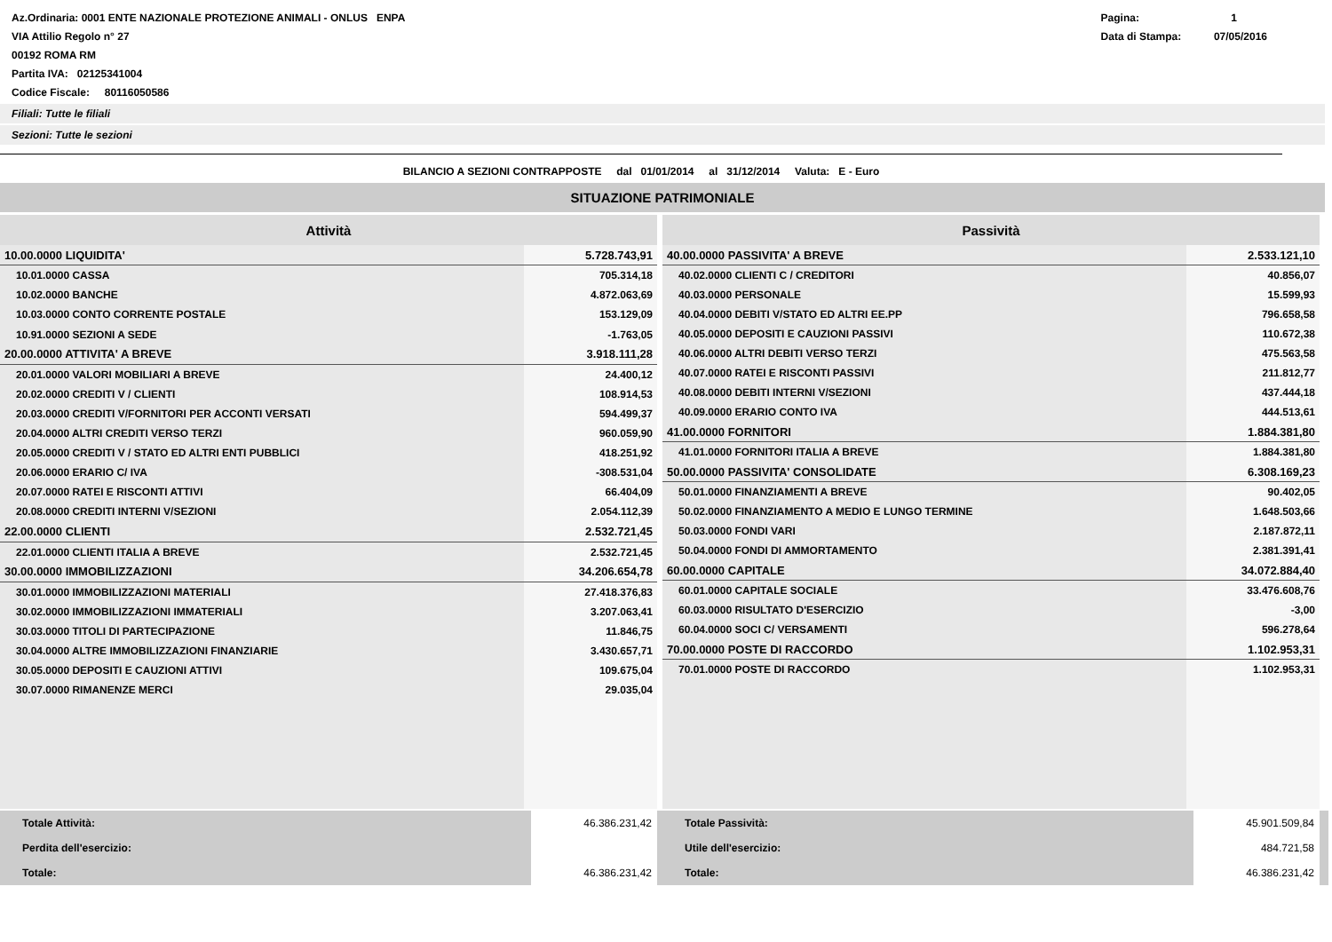Az.Ordinaria: 0001 ENTE NAZIONALE PROTEZIONE ANIMALI - ONLUS ENPA
VIA Attilio Regolo n° 27
00192 ROMA RM
Partita IVA: 02125341004
Codice Fiscale: 80116050586
Pagina: 1
Data di Stampa: 07/05/2016
Filiali: Tutte le filiali
Sezioni: Tutte le sezioni
BILANCIO A SEZIONI CONTRAPPOSTE dal 01/01/2014 al 31/12/2014 Valuta: E - Euro
SITUAZIONE PATRIMONIALE
| Attività | |
| --- | --- |
| 10.00.0000 LIQUIDITA' | 5.728.743,91 |
| 10.01.0000 CASSA | 705.314,18 |
| 10.02.0000 BANCHE | 4.872.063,69 |
| 10.03.0000 CONTO CORRENTE POSTALE | 153.129,09 |
| 10.91.0000 SEZIONI A SEDE | -1.763,05 |
| 20.00.0000 ATTIVITA' A BREVE | 3.918.111,28 |
| 20.01.0000 VALORI MOBILIARI A BREVE | 24.400,12 |
| 20.02.0000 CREDITI V / CLIENTI | 108.914,53 |
| 20.03.0000 CREDITI V/FORNITORI PER ACCONTI VERSATI | 594.499,37 |
| 20.04.0000 ALTRI CREDITI VERSO TERZI | 960.059,90 |
| 20.05.0000 CREDITI V / STATO ED ALTRI ENTI PUBBLICI | 418.251,92 |
| 20.06.0000 ERARIO C/ IVA | -308.531,04 |
| 20.07.0000 RATEI E RISCONTI ATTIVI | 66.404,09 |
| 20.08.0000 CREDITI INTERNI V/SEZIONI | 2.054.112,39 |
| 22.00.0000 CLIENTI | 2.532.721,45 |
| 22.01.0000 CLIENTI ITALIA A BREVE | 2.532.721,45 |
| 30.00.0000 IMMOBILIZZAZIONI | 34.206.654,78 |
| 30.01.0000 IMMOBILIZZAZIONI MATERIALI | 27.418.376,83 |
| 30.02.0000 IMMOBILIZZAZIONI IMMATERIALI | 3.207.063,41 |
| 30.03.0000 TITOLI DI PARTECIPAZIONE | 11.846,75 |
| 30.04.0000 ALTRE IMMOBILIZZAZIONI FINANZIARIE | 3.430.657,71 |
| 30.05.0000 DEPOSITI E CAUZIONI ATTIVI | 109.675,04 |
| 30.07.0000 RIMANENZE MERCI | 29.035,04 |
| Passività | |
| --- | --- |
| 40.00.0000 PASSIVITA' A BREVE | 2.533.121,10 |
| 40.02.0000 CLIENTI C / CREDITORI | 40.856,07 |
| 40.03.0000 PERSONALE | 15.599,93 |
| 40.04.0000 DEBITI V/STATO ED ALTRI EE.PP | 796.658,58 |
| 40.05.0000 DEPOSITI E CAUZIONI PASSIVI | 110.672,38 |
| 40.06.0000 ALTRI DEBITI VERSO TERZI | 475.563,58 |
| 40.07.0000 RATEI E RISCONTI PASSIVI | 211.812,77 |
| 40.08.0000 DEBITI INTERNI V/SEZIONI | 437.444,18 |
| 40.09.0000 ERARIO CONTO IVA | 444.513,61 |
| 41.00.0000 FORNITORI | 1.884.381,80 |
| 41.01.0000 FORNITORI ITALIA A BREVE | 1.884.381,80 |
| 50.00.0000 PASSIVITA' CONSOLIDATE | 6.308.169,23 |
| 50.01.0000 FINANZIAMENTI A BREVE | 90.402,05 |
| 50.02.0000 FINANZIAMENTO A MEDIO E LUNGO TERMINE | 1.648.503,66 |
| 50.03.0000 FONDI VARI | 2.187.872,11 |
| 50.04.0000 FONDI DI AMMORTAMENTO | 2.381.391,41 |
| 60.00.0000 CAPITALE | 34.072.884,40 |
| 60.01.0000 CAPITALE SOCIALE | 33.476.608,76 |
| 60.03.0000 RISULTATO D'ESERCIZIO | -3,00 |
| 60.04.0000 SOCI C/ VERSAMENTI | 596.278,64 |
| 70.00.0000 POSTE DI RACCORDO | 1.102.953,31 |
| 70.01.0000 POSTE DI RACCORDO | 1.102.953,31 |
| Totale Attività: | 46.386.231,42 |
| Perdita dell'esercizio: | |
| Totale: | 46.386.231,42 |
| Totale Passività: | 45.901.509,84 |
| Utile dell'esercizio: | 484.721,58 |
| Totale: | 46.386.231,42 |